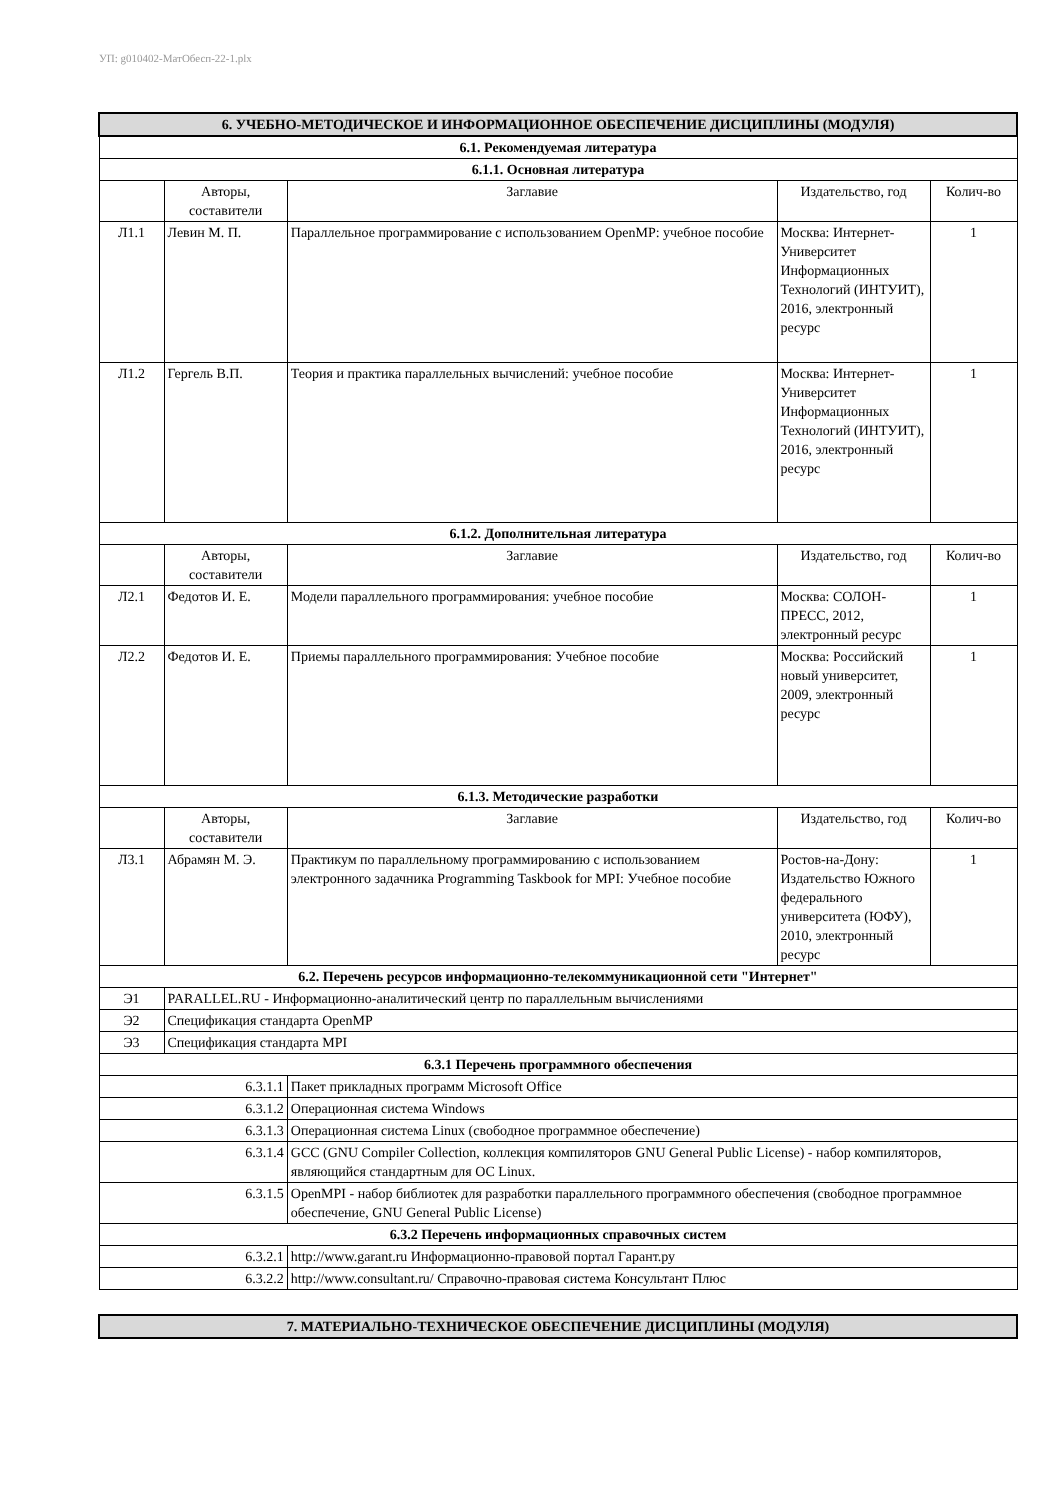УП: g010402-МатОбесп-22-1.plx
| 6. УЧЕБНО-МЕТОДИЧЕСКОЕ И ИНФОРМАЦИОННОЕ ОБЕСПЕЧЕНИЕ ДИСЦИПЛИНЫ (МОДУЛЯ) | | | | | |
| --- | --- | --- | --- | --- | --- |
| 6.1. Рекомендуемая литература | | | | | |
| 6.1.1. Основная литература | | | | | |
| | Авторы, составители | | Заглавие | Издательство, год | Колич-во |
| Л1.1 | Левин М. П. | | Параллельное программирование с использованием OpenMP: учебное пособие | Москва: Интернет-Университет Информационных Технологий (ИНТУИТ), 2016, электронный ресурс | 1 |
| Л1.2 | Гергель В.П. | | Теория и практика параллельных вычислений: учебное пособие | Москва: Интернет-Университет Информационных Технологий (ИНТУИТ), 2016, электронный ресурс | 1 |
| 6.1.2. Дополнительная литература | | | | | |
| | Авторы, составители | | Заглавие | Издательство, год | Колич-во |
| Л2.1 | Федотов И. Е. | | Модели параллельного программирования: учебное пособие | Москва: СОЛОН-ПРЕСС, 2012, электронный ресурс | 1 |
| Л2.2 | Федотов И. Е. | | Приемы параллельного программирования: Учебное пособие | Москва: Российский новый университет, 2009, электронный ресурс | 1 |
| 6.1.3. Методические разработки | | | | | |
| | Авторы, составители | | Заглавие | Издательство, год | Колич-во |
| Л3.1 | Абрамян М. Э. | | Практикум по параллельному программированию с использованием электронного задачника Programming Taskbook for MPI: Учебное пособие | Ростов-на-Дону: Издательство Южного федерального университета (ЮФУ), 2010, электронный ресурс | 1 |
| 6.2. Перечень ресурсов информационно-телекоммуникационной сети "Интернет" | | | | | |
| Э1 | PARALLEL.RU - Информационно-аналитический центр по параллельным вычислениями | | | | |
| Э2 | Спецификация стандарта OpenMP | | | | |
| Э3 | Спецификация стандарта MPI | | | | |
| 6.3.1 Перечень программного обеспечения | | | | | |
| 6.3.1.1 | | Пакет прикладных программ Microsoft Office | | | |
| 6.3.1.2 | | Операционная система Windows | | | |
| 6.3.1.3 | | Операционная система Linux (свободное программное обеспечение) | | | |
| 6.3.1.4 | | GCC (GNU Compiler Collection, коллекция компиляторов GNU General Public License) - набор компиляторов, являющийся стандартным для ОС Linux. | | | |
| 6.3.1.5 | | OpenMPI - набор библиотек для разработки параллельного программного обеспечения (свободное программное обеспечение, GNU General Public License) | | | |
| 6.3.2 Перечень информационных справочных систем | | | | | |
| 6.3.2.1 | | http://www.garant.ru Информационно-правовой портал Гарант.ру | | | |
| 6.3.2.2 | | http://www.consultant.ru/ Справочно-правовая система Консультант Плюс | | | |
| 7. МАТЕРИАЛЬНО-ТЕХНИЧЕСКОЕ ОБЕСПЕЧЕНИЕ ДИСЦИПЛИНЫ (МОДУЛЯ) |
| --- |